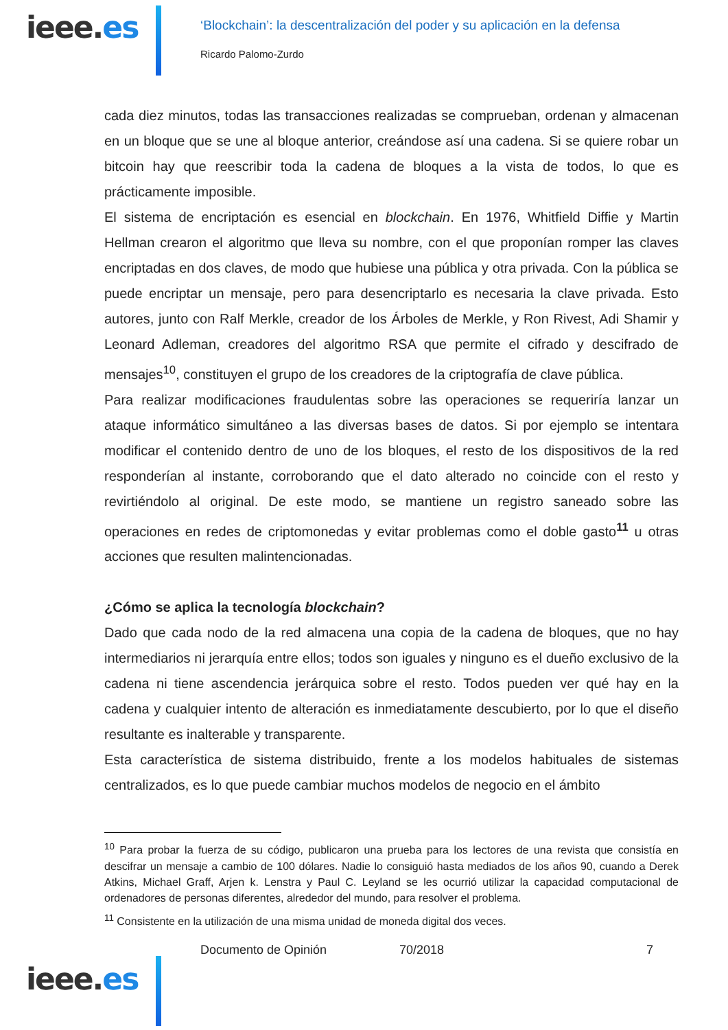ieee.es
‘Blockchain’: la descentralización del poder y su aplicación en la defensa
Ricardo Palomo-Zurdo
cada diez minutos, todas las transacciones realizadas se comprueban, ordenan y almacenan en un bloque que se une al bloque anterior, creándose así una cadena. Si se quiere robar un bitcoin hay que reescribir toda la cadena de bloques a la vista de todos, lo que es prácticamente imposible.
El sistema de encriptación es esencial en blockchain. En 1976, Whitfield Diffie y Martin Hellman crearon el algoritmo que lleva su nombre, con el que proponían romper las claves encriptadas en dos claves, de modo que hubiese una pública y otra privada. Con la pública se puede encriptar un mensaje, pero para desencriptarlo es necesaria la clave privada. Esto autores, junto con Ralf Merkle, creador de los Árboles de Merkle, y Ron Rivest, Adi Shamir y Leonard Adleman, creadores del algoritmo RSA que permite el cifrado y descifrado de mensajes<sup>10</sup>, constituyen el grupo de los creadores de la criptografía de clave pública.
Para realizar modificaciones fraudulentas sobre las operaciones se requeriría lanzar un ataque informático simultáneo a las diversas bases de datos. Si por ejemplo se intentara modificar el contenido dentro de uno de los bloques, el resto de los dispositivos de la red responderían al instante, corroborando que el dato alterado no coincide con el resto y revirtiéndolo al original. De este modo, se mantiene un registro saneado sobre las operaciones en redes de criptomonedas y evitar problemas como el doble gasto<sup>11</sup> u otras acciones que resulten malintencionadas.
¿Cómo se aplica la tecnología blockchain?
Dado que cada nodo de la red almacena una copia de la cadena de bloques, que no hay intermediarios ni jerarquía entre ellos; todos son iguales y ninguno es el dueño exclusivo de la cadena ni tiene ascendencia jerárquica sobre el resto. Todos pueden ver qué hay en la cadena y cualquier intento de alteración es inmediatamente descubierto, por lo que el diseño resultante es inalterable y transparente.
Esta característica de sistema distribuido, frente a los modelos habituales de sistemas centralizados, es lo que puede cambiar muchos modelos de negocio en el ámbito
<sup>10</sup> Para probar la fuerza de su código, publicaron una prueba para los lectores de una revista que consistía en descifrar un mensaje a cambio de 100 dólares. Nadie lo consiguió hasta mediados de los años 90, cuando a Derek Atkins, Michael Graff, Arjen k. Lenstra y Paul C. Leyland se les ocurrió utilizar la capacidad computacional de ordenadores de personas diferentes, alrededor del mundo, para resolver el problema.
<sup>11</sup> Consistente en la utilización de una misma unidad de moneda digital dos veces.
Documento de Opinión 70/2018 7
ieee.es